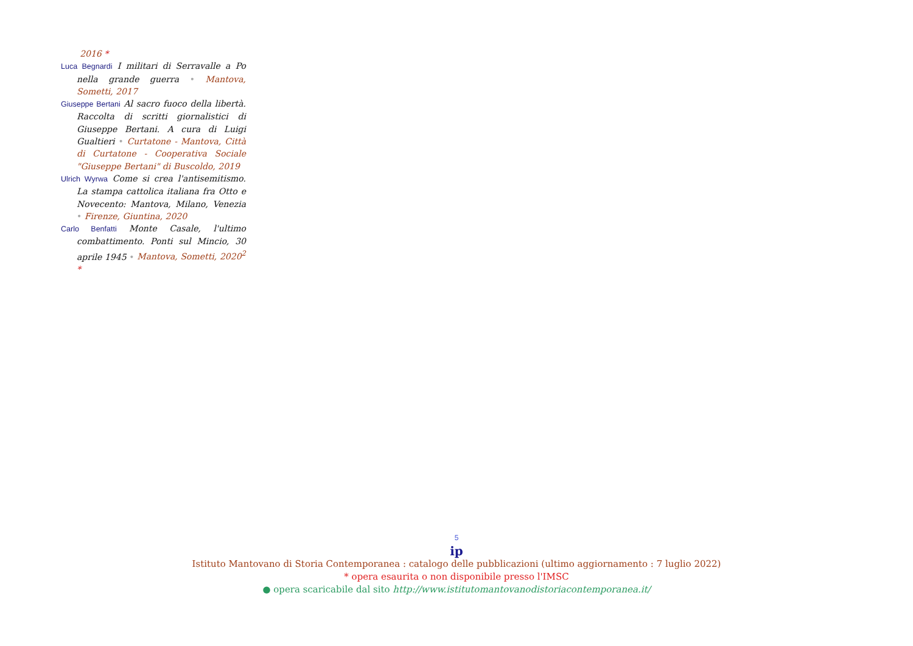2016 *
Luca Begnardi I militari di Serravalle a Po nella grande guerra • Mantova, Sometti, 2017
Giuseppe Bertani Al sacro fuoco della libertà. Raccolta di scritti giornalistici di Giuseppe Bertani. A cura di Luigi Gualtieri • Curtatone - Mantova, Città di Curtatone - Cooperativa Sociale "Giuseppe Bertani" di Buscoldo, 2019
Ulrich Wyrwa Come si crea l'antisemitismo. La stampa cattolica italiana fra Otto e Novecento: Mantova, Milano, Venezia • Firenze, Giuntina, 2020
Carlo Benfatti Monte Casale, l'ultimo combattimento. Ponti sul Mincio, 30 aprile 1945 • Mantova, Sometti, 2020<sup>2</sup> *
5
ip
Istituto Mantovano di Storia Contemporanea : catalogo delle pubblicazioni (ultimo aggiornamento : 7 luglio 2022)
* opera esaurita o non disponibile presso l'IMSC
● opera scaricabile dal sito http://www.istitutomantovanodistoriacontemporanea.it/